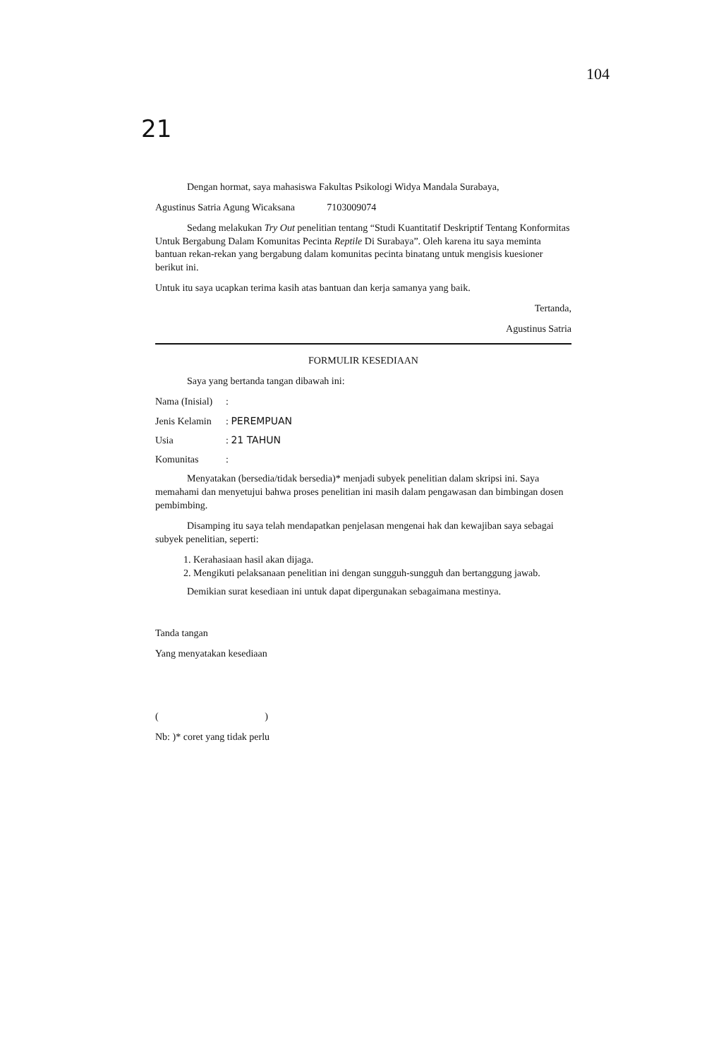104
21
Dengan hormat, saya mahasiswa Fakultas Psikologi Widya Mandala Surabaya,
Agustinus Satria Agung Wicaksana 7103009074
Sedang melakukan Try Out penelitian tentang “Studi Kuantitatif Deskriptif Tentang Konformitas Untuk Bergabung Dalam Komunitas Pecinta Reptile Di Surabaya”. Oleh karena itu saya meminta bantuan rekan-rekan yang bergabung dalam komunitas pecinta binatang untuk mengisis kuesioner berikut ini.
Untuk itu saya ucapkan terima kasih atas bantuan dan kerja samanya yang baik.
Tertanda,
Agustinus Satria
FORMULIR KESEDIAAN
Saya yang bertanda tangan dibawah ini:
Nama (Inisial):
Jenis Kelamin: PEREMPUAN
Usia: 21 TAHUN
Komunitas:
Menyatakan (bersedia/tidak bersedia)* menjadi subyek penelitian dalam skripsi ini. Saya memahami dan menyetujui bahwa proses penelitian ini masih dalam pengawasan dan bimbingan dosen pembimbing.
Disamping itu saya telah mendapatkan penjelasan mengenai hak dan kewajiban saya sebagai subyek penelitian, seperti:
1. Kerahasiaan hasil akan dijaga.
2. Mengikuti pelaksanaan penelitian ini dengan sungguh-sungguh dan bertanggung jawab.
Demikian surat kesediaan ini untuk dapat dipergunakan sebagaimana mestinya.
Tanda tangan
Yang menyatakan kesediaan
( )
Nb: )* coret yang tidak perlu